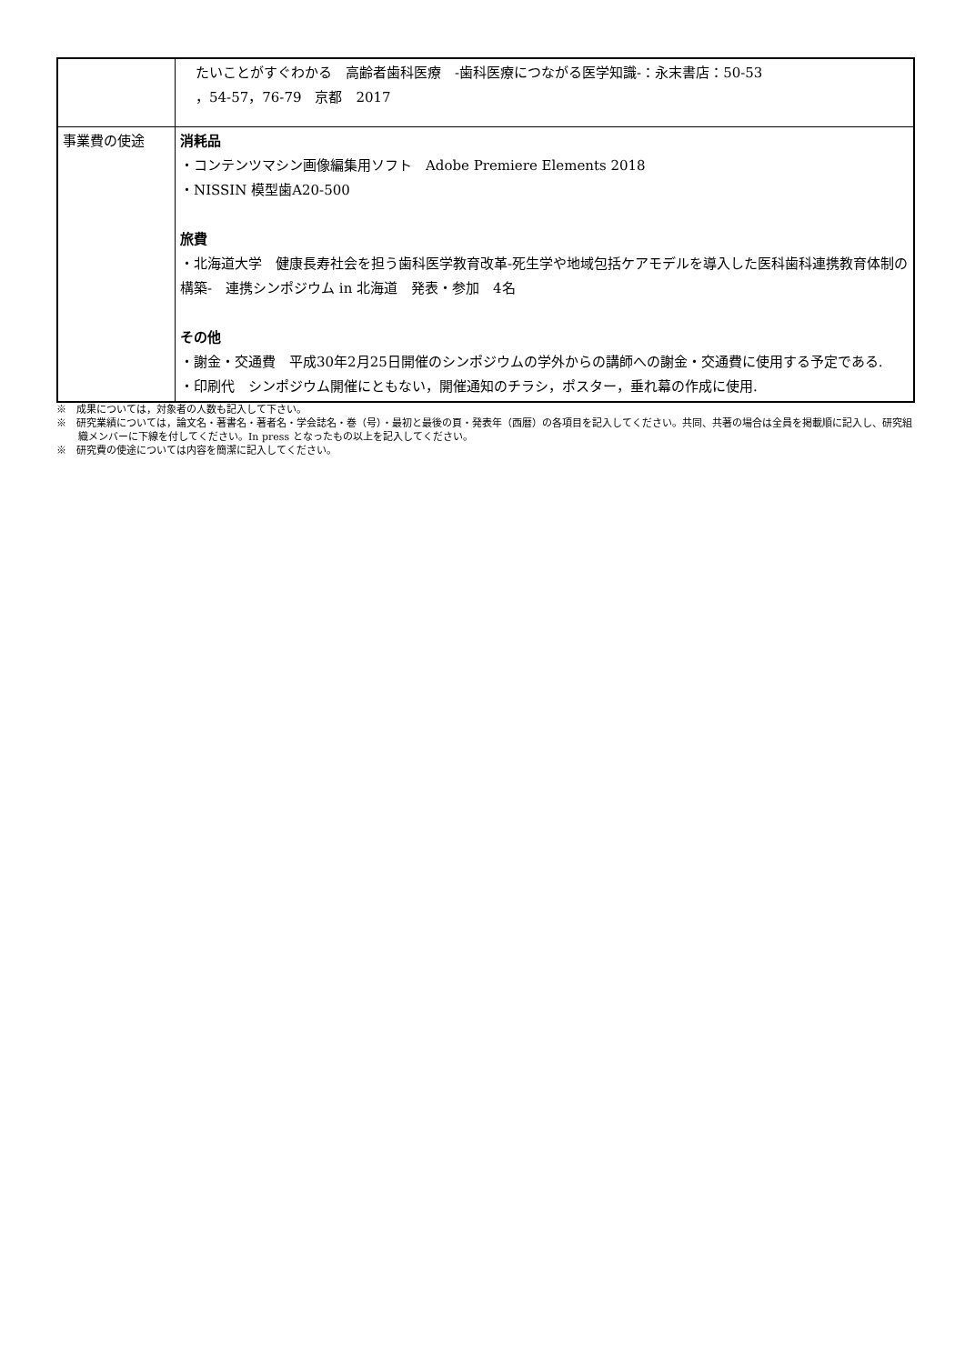| | たいことがすぐわかる 高齢者歯科医療 -歯科医療につながる医学知識-：永末書店：50-53 ，54-57，76-79 京都 2017 |
| 事業費の使途 | 消耗品 ・コンテンツマシン画像編集用ソフト Adobe Premiere Elements 2018 ・NISSIN 模型歯A20-500 旅費 ・北海道大学 健康長寿社会を担う歯科医学教育改革-死生学や地域包括ケアモデルを導入した医科歯科連携教育体制の構築- 連携シンポジウム in 北海道 発表・参加 4名 その他 ・謝金・交通費 平成30年2月25日開催のシンポジウムの学外からの講師への謝金・交通費に使用する予定である. ・印刷代 シンポジウム開催にともない，開催通知のチラシ，ポスター，垂れ幕の作成に使用. |
※　成果については，対象者の人数も記入して下さい。
※　研究業績については，論文名・著書名・著者名・学会誌名・巻（号）・最初と最後の頁・発表年（西暦）の各項目を記入してください。共同、共著の場合は全員を掲載順に記入し、研究組織メンバーに下線を付してください。In press となったもの以上を記入してください。
※　研究費の使途については内容を簡潔に記入してください。